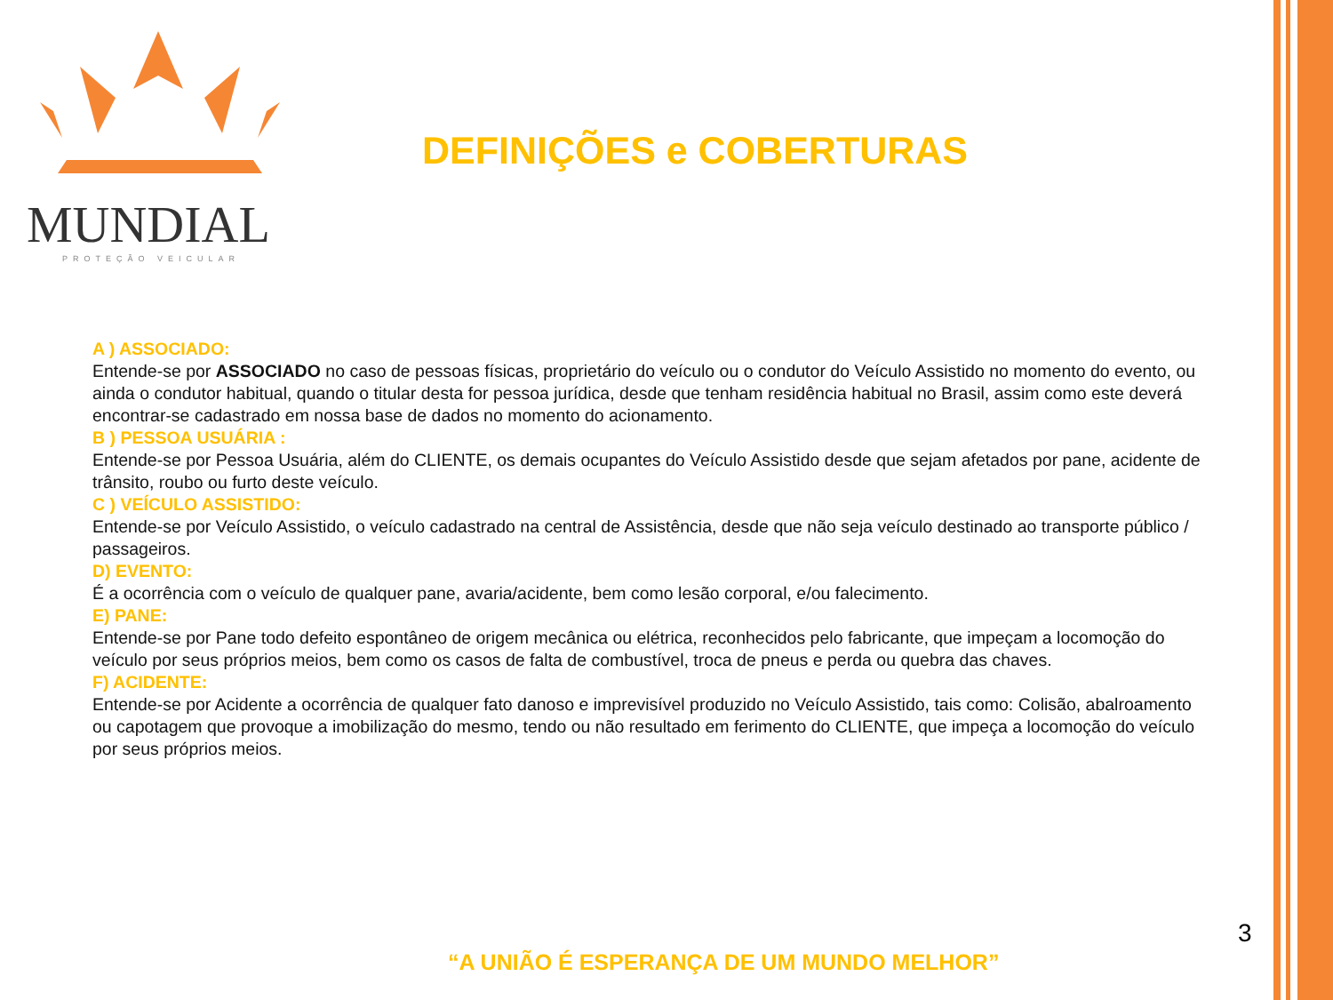MUNDIAL
PROTEÇÃO VEICULAR
DEFINIÇÕES e COBERTURAS
A ) ASSOCIADO:
Entende-se por ASSOCIADO no caso de pessoas físicas, proprietário do veículo ou o condutor do Veículo Assistido no momento do evento, ou ainda o condutor habitual, quando o titular desta for pessoa jurídica, desde que tenham residência habitual no Brasil, assim como este deverá encontrar-se cadastrado em nossa base de dados no momento do acionamento.
B ) PESSOA USUÁRIA :
Entende-se por Pessoa Usuária, além do CLIENTE, os demais ocupantes do Veículo Assistido desde que sejam afetados por pane, acidente de trânsito, roubo ou furto deste veículo.
C ) VEÍCULO ASSISTIDO:
Entende-se por Veículo Assistido, o veículo cadastrado na central de Assistência, desde que não seja veículo destinado ao transporte público / passageiros.
D) EVENTO:
É a ocorrência com o veículo de qualquer pane, avaria/acidente, bem como lesão corporal, e/ou falecimento.
E) PANE:
Entende-se por Pane todo defeito espontâneo de origem mecânica ou elétrica, reconhecidos pelo fabricante, que impeçam a locomoção do veículo por seus próprios meios, bem como os casos de falta de combustível, troca de pneus e perda ou quebra das chaves.
F) ACIDENTE:
Entende-se por Acidente a ocorrência de qualquer fato danoso e imprevisível produzido no Veículo Assistido, tais como: Colisão, abalroamento ou capotagem que provoque a imobilização do mesmo, tendo ou não resultado em ferimento do CLIENTE, que impeça a locomoção do veículo por seus próprios meios.
3
“A UNIÃO É ESPERANÇA DE UM MUNDO MELHOR”